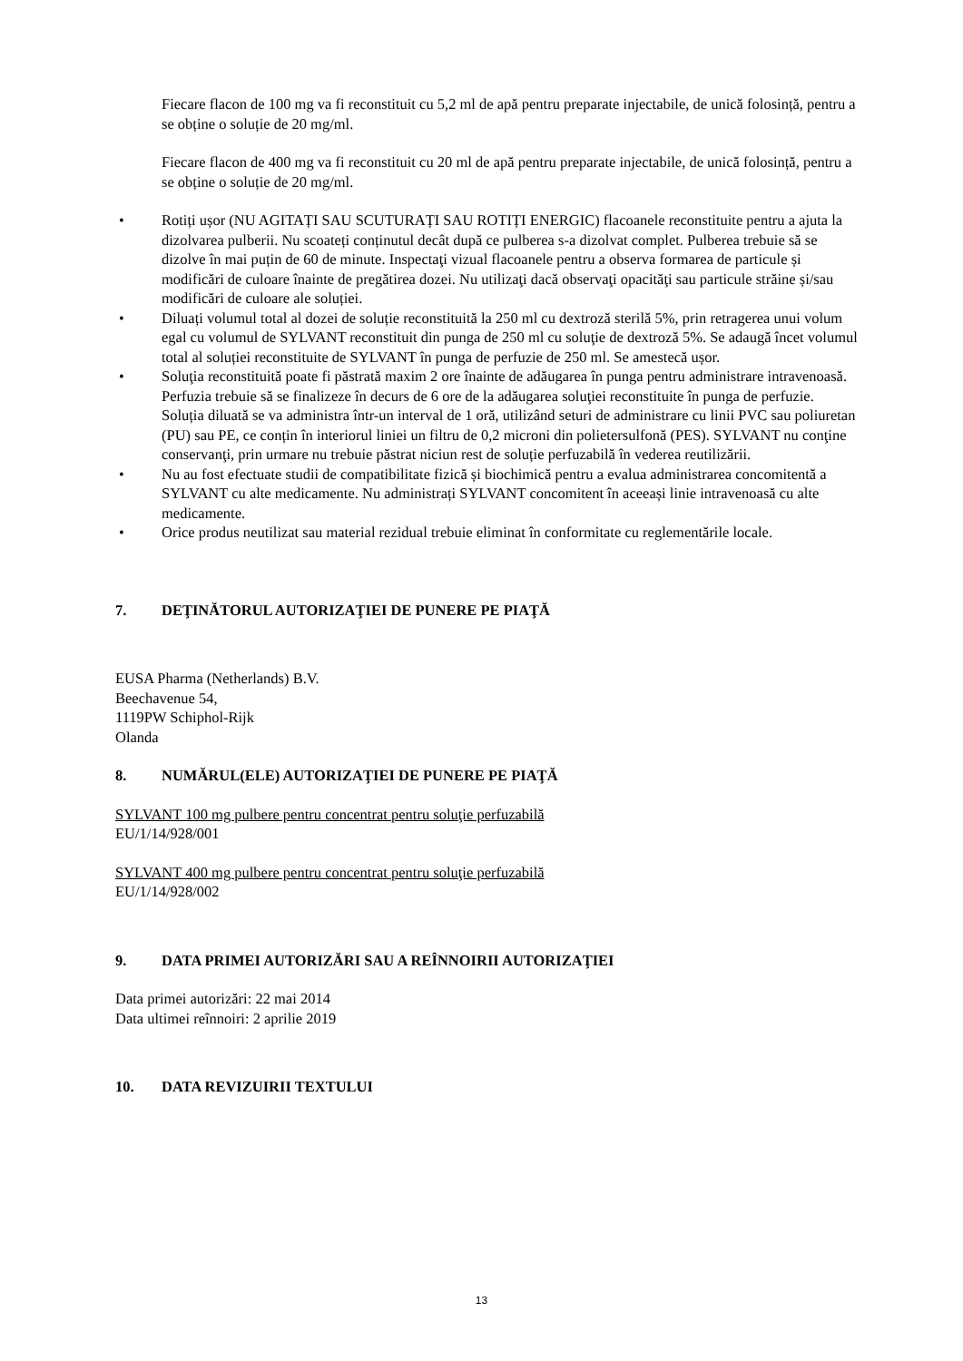Fiecare flacon de 100 mg va fi reconstituit cu 5,2 ml de apă pentru preparate injectabile, de unică folosință, pentru a se obține o soluție de 20 mg/ml.
Fiecare flacon de 400 mg va fi reconstituit cu 20 ml de apă pentru preparate injectabile, de unică folosință, pentru a se obține o soluție de 20 mg/ml.
• Rotiți ușor (NU AGITAȚI SAU SCUTURAȚI SAU ROTIȚI ENERGIC) flacoanele reconstituite pentru a ajuta la dizolvarea pulberii. Nu scoateți conținutul decât după ce pulberea s-a dizolvat complet. Pulberea trebuie să se dizolve în mai puțin de 60 de minute. Inspectaţi vizual flacoanele pentru a observa formarea de particule și modificări de culoare înainte de pregătirea dozei. Nu utilizaţi dacă observaţi opacităţi sau particule străine și/sau modificări de culoare ale soluției.
• Diluați volumul total al dozei de soluție reconstituită la 250 ml cu dextroză sterilă 5%, prin retragerea unui volum egal cu volumul de SYLVANT reconstituit din punga de 250 ml cu soluţie de dextroză 5%. Se adaugă încet volumul total al soluției reconstituite de SYLVANT în punga de perfuzie de 250 ml. Se amestecă ușor.
• Soluţia reconstituită poate fi păstrată maxim 2 ore înainte de adăugarea în punga pentru administrare intravenoasă. Perfuzia trebuie să se finalizeze în decurs de 6 ore de la adăugarea soluţiei reconstituite în punga de perfuzie. Soluția diluată se va administra într-un interval de 1 oră, utilizând seturi de administrare cu linii PVC sau poliuretan (PU) sau PE, ce conțin în interiorul liniei un filtru de 0,2 microni din polietersulfonă (PES). SYLVANT nu conţine conservanţi, prin urmare nu trebuie păstrat niciun rest de soluție perfuzabilă în vederea reutilizării.
• Nu au fost efectuate studii de compatibilitate fizică și biochimică pentru a evalua administrarea concomitentă a SYLVANT cu alte medicamente. Nu administrați SYLVANT concomitent în aceeași linie intravenoasă cu alte medicamente.
• Orice produs neutilizat sau material rezidual trebuie eliminat în conformitate cu reglementările locale.
7. DEŢINĂTORUL AUTORIZAŢIEI DE PUNERE PE PIAŢĂ
EUSA Pharma (Netherlands) B.V.
Beechavenue 54,
1119PW Schiphol-Rijk
Olanda
8. NUMĂRUL(ELE) AUTORIZAŢIEI DE PUNERE PE PIAŢĂ
SYLVANT 100 mg pulbere pentru concentrat pentru soluţie perfuzabilă
EU/1/14/928/001
SYLVANT 400 mg pulbere pentru concentrat pentru soluţie perfuzabilă
EU/1/14/928/002
9. DATA PRIMEI AUTORIZĂRI SAU A REÎNNOIRII AUTORIZAŢIEI
Data primei autorizări: 22 mai 2014
Data ultimei reînnoiri: 2 aprilie 2019
10. DATA REVIZUIRII TEXTULUI
13